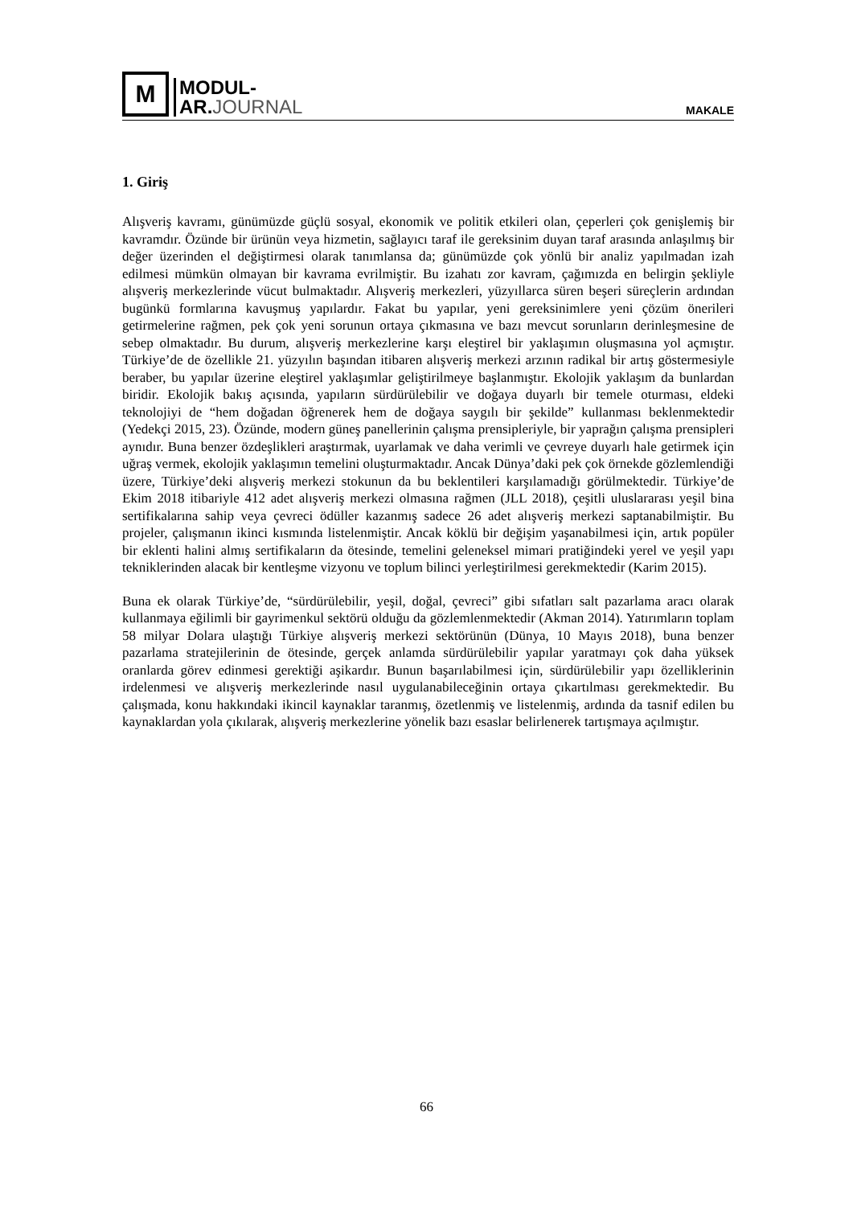M
MODUL-
AR.JOURNAL
MAKALE
1. Giriş
Alışveriş kavramı, günümüzde güçlü sosyal, ekonomik ve politik etkileri olan, çeperleri çok genişlemiş bir kavramdır. Özünde bir ürünün veya hizmetin, sağlayıcı taraf ile gereksinim duyan taraf arasında anlaşılmış bir değer üzerinden el değiştirmesi olarak tanımlansa da; günümüzde çok yönlü bir analiz yapılmadan izah edilmesi mümkün olmayan bir kavrama evrilmiştir. Bu izahatı zor kavram, çağımızda en belirgin şekliyle alışveriş merkezlerinde vücut bulmaktadır. Alışveriş merkezleri, yüzyıllarca süren beşeri süreçlerin ardından bugünkü formlarına kavuşmuş yapılardır. Fakat bu yapılar, yeni gereksinimlere yeni çözüm önerileri getirmelerine rağmen, pek çok yeni sorunun ortaya çıkmasına ve bazı mevcut sorunların derinleşmesine de sebep olmaktadır. Bu durum, alışveriş merkezlerine karşı eleştirel bir yaklaşımın oluşmasına yol açmıştır. Türkiye’de de özellikle 21. yüzyılın başından itibaren alışveriş merkezi arzının radikal bir artış göstermesiyle beraber, bu yapılar üzerine eleştirel yaklaşımlar geliştirilmeye başlanmıştır. Ekolojik yaklaşım da bunlardan biridir. Ekolojik bakış açısında, yapıların sürdürülebilir ve doğaya duyarlı bir temele oturması, eldeki teknolojiyi de “hem doğadan öğrenerek hem de doğaya saygılı bir şekilde” kullanması beklenmektedir (Yedekçi 2015, 23). Özünde, modern güneş panellerinin çalışma prensipleriyle, bir yaprağın çalışma prensipleri aynıdır. Buna benzer özdeşlikleri araştırmak, uyarlamak ve daha verimli ve çevreye duyarlı hale getirmek için uğraş vermek, ekolojik yaklaşımın temelini oluşturmaktadır. Ancak Dünya’daki pek çok örnekde gözlemlendiği üzere, Türkiye’deki alışveriş merkezi stokunun da bu beklentileri karşılamadığı görülmektedir. Türkiye’de Ekim 2018 itibariyle 412 adet alışveriş merkezi olmasına rağmen (JLL 2018), çeşitli uluslararası yeşil bina sertifikalarına sahip veya çevreci ödüller kazanmış sadece 26 adet alışveriş merkezi saptanabilmiştir. Bu projeler, çalışmanın ikinci kısmında listelenmiştir. Ancak köklü bir değişim yaşanabilmesi için, artık popüler bir eklenti halini almış sertifikaların da ötesinde, temelini geleneksel mimari pratiğindeki yerel ve yeşil yapı tekniklerinden alacak bir kentleşme vizyonu ve toplum bilinci yerleştirilmesi gerekmektedir (Karim 2015).
Buna ek olarak Türkiye’de, “sürdürülebilir, yeşil, doğal, çevreci” gibi sıfatları salt pazarlama aracı olarak kullanmaya eğilimli bir gayrimenkul sektörü olduğu da gözlemlenmektedir (Akman 2014). Yatırımların toplam 58 milyar Dolara ulaştığı Türkiye alışveriş merkezi sektörünün (Dünya, 10 Mayıs 2018), buna benzer pazarlama stratejilerinin de ötesinde, gerçek anlamda sürdürülebilir yapılar yaratmayı çok daha yüksek oranlarda görev edinmesi gerektiği aşikardır. Bunun başarılabilmesi için, sürdürülebilir yapı özelliklerinin irdelenmesi ve alışveriş merkezlerinde nasıl uygulanabileceğinin ortaya çıkartılması gerekmektedir. Bu çalışmada, konu hakkındaki ikincil kaynaklar taranmış, özetlenmiş ve listelenmiş, ardında da tasnif edilen bu kaynaklardan yola çıkılarak, alışveriş merkezlerine yönelik bazı esaslar belirlenerek tartışmaya açılmıştır.
66